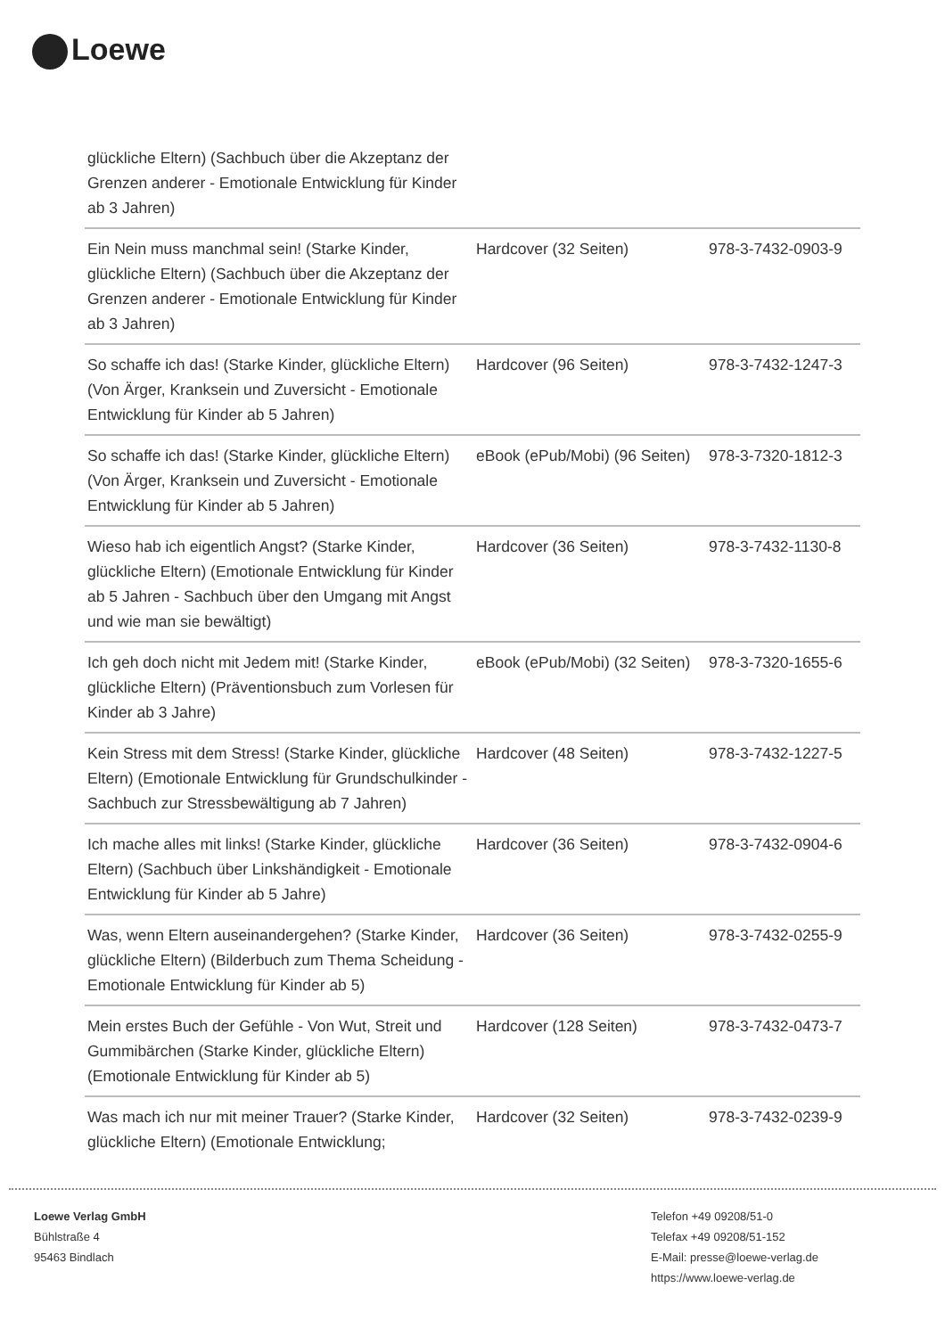Loewe
| glückliche Eltern) (Sachbuch über die Akzeptanz der Grenzen anderer - Emotionale Entwicklung für Kinder ab 3 Jahren) | | |
| Ein Nein muss manchmal sein! (Starke Kinder, glückliche Eltern) (Sachbuch über die Akzeptanz der Grenzen anderer - Emotionale Entwicklung für Kinder ab 3 Jahren) | Hardcover (32 Seiten) | 978-3-7432-0903-9 |
| So schaffe ich das! (Starke Kinder, glückliche Eltern) (Von Ärger, Kranksein und Zuversicht - Emotionale Entwicklung für Kinder ab 5 Jahren) | Hardcover (96 Seiten) | 978-3-7432-1247-3 |
| So schaffe ich das! (Starke Kinder, glückliche Eltern) (Von Ärger, Kranksein und Zuversicht - Emotionale Entwicklung für Kinder ab 5 Jahren) | eBook (ePub/Mobi) (96 Seiten) | 978-3-7320-1812-3 |
| Wieso hab ich eigentlich Angst? (Starke Kinder, glückliche Eltern) (Emotionale Entwicklung für Kinder ab 5 Jahren - Sachbuch über den Umgang mit Angst und wie man sie bewältigt) | Hardcover (36 Seiten) | 978-3-7432-1130-8 |
| Ich geh doch nicht mit Jedem mit! (Starke Kinder, glückliche Eltern) (Präventionsbuch zum Vorlesen für Kinder ab 3 Jahre) | eBook (ePub/Mobi) (32 Seiten) | 978-3-7320-1655-6 |
| Kein Stress mit dem Stress! (Starke Kinder, glückliche Eltern) (Emotionale Entwicklung für Grundschulkinder - Sachbuch zur Stressbewältigung ab 7 Jahren) | Hardcover (48 Seiten) | 978-3-7432-1227-5 |
| Ich mache alles mit links! (Starke Kinder, glückliche Eltern) (Sachbuch über Linkshändigkeit - Emotionale Entwicklung für Kinder ab 5 Jahre) | Hardcover (36 Seiten) | 978-3-7432-0904-6 |
| Was, wenn Eltern auseinandergehen? (Starke Kinder, glückliche Eltern) (Bilderbuch zum Thema Scheidung - Emotionale Entwicklung für Kinder ab 5) | Hardcover (36 Seiten) | 978-3-7432-0255-9 |
| Mein erstes Buch der Gefühle - Von Wut, Streit und Gummibärchen (Starke Kinder, glückliche Eltern) (Emotionale Entwicklung für Kinder ab 5) | Hardcover (128 Seiten) | 978-3-7432-0473-7 |
| Was mach ich nur mit meiner Trauer? (Starke Kinder, glückliche Eltern) (Emotionale Entwicklung; | Hardcover (32 Seiten) | 978-3-7432-0239-9 |
Loewe Verlag GmbH
Bühlstraße 4
95463 Bindlach
Telefon +49 09208/51-0
Telefax +49 09208/51-152
E-Mail: presse@loewe-verlag.de
https://www.loewe-verlag.de